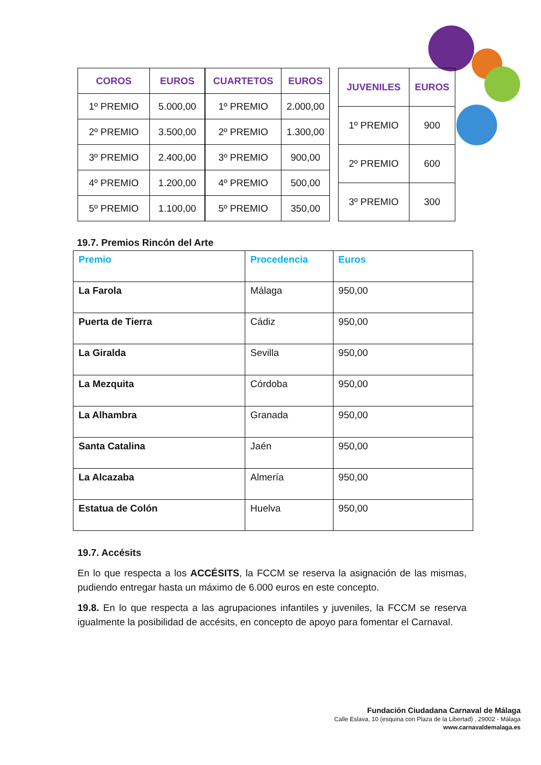| COROS | EUROS |
| --- | --- |
| 1º PREMIO | 5.000,00 |
| 2º PREMIO | 3.500,00 |
| 3º PREMIO | 2.400,00 |
| 4º PREMIO | 1.200,00 |
| 5º PREMIO | 1.100,00 |
| CUARTETOS | EUROS |
| --- | --- |
| 1º PREMIO | 2.000,00 |
| 2º PREMIO | 1.300,00 |
| 3º PREMIO | 900,00 |
| 4º PREMIO | 500,00 |
| 5º PREMIO | 350,00 |
| JUVENILES | EUROS |
| --- | --- |
| 1º PREMIO | 900 |
| 2º PREMIO | 600 |
| 3º PREMIO | 300 |
19.7. Premios Rincón del Arte
| Premio | Procedencia | Euros |
| --- | --- | --- |
| La Farola | Málaga | 950,00 |
| Puerta de Tierra | Cádiz | 950,00 |
| La Giralda | Sevilla | 950,00 |
| La Mezquita | Córdoba | 950,00 |
| La Alhambra | Granada | 950,00 |
| Santa Catalina | Jaén | 950,00 |
| La Alcazaba | Almería | 950,00 |
| Estatua de Colón | Huelva | 950,00 |
19.7. Accésits
En lo que respecta a los ACCÉSITS, la FCCM se reserva la asignación de las mismas, pudiendo entregar hasta un máximo de 6.000 euros en este concepto.
19.8. En lo que respecta a las agrupaciones infantiles y juveniles, la FCCM se reserva igualmente la posibilidad de accésits, en concepto de apoyo para fomentar el Carnaval.
Fundación Ciudadana Carnaval de Málaga
Calle Eslava, 10 (esquina con Plaza de la Libertad) , 29002 - Málaga
www.carnavaldemalaga.es